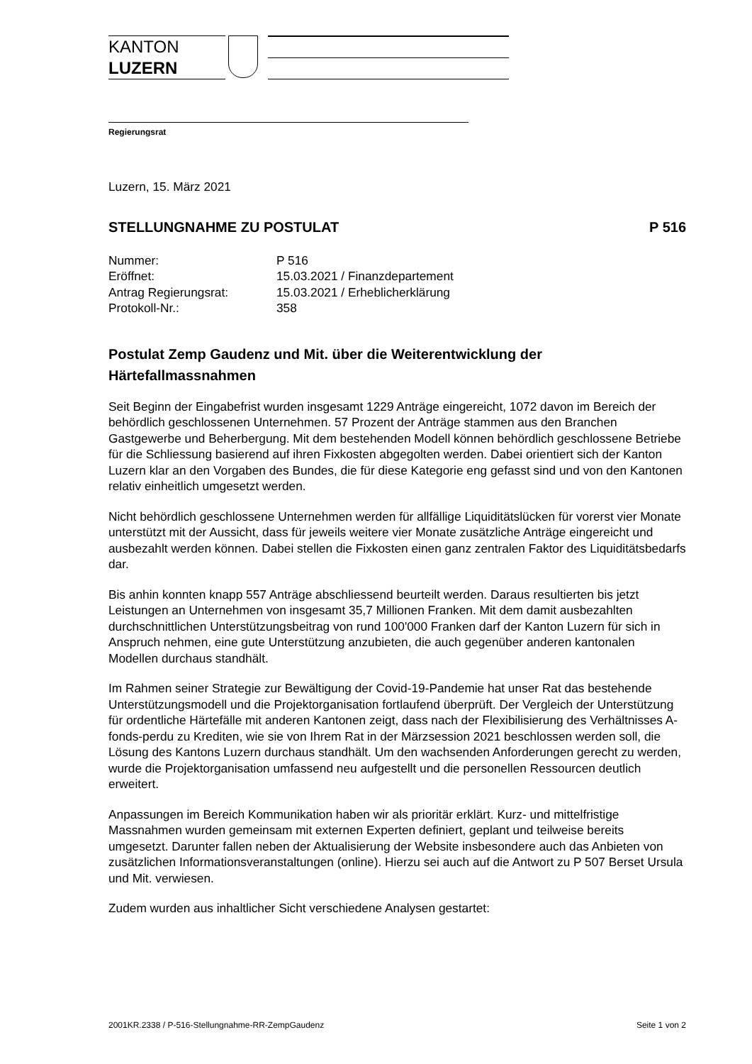KANTON
LUZERN
Regierungsrat
Luzern, 15. März 2021
STELLUNGNAHME ZU POSTULAT P 516
| Nummer: | P 516 |
| Eröffnet: | 15.03.2021 / Finanzdepartement |
| Antrag Regierungsrat: | 15.03.2021 / Erheblicherklärung |
| Protokoll-Nr.: | 358 |
Postulat Zemp Gaudenz und Mit. über die Weiterentwicklung der Härtefallmassnahmen
Seit Beginn der Eingabefrist wurden insgesamt 1229 Anträge eingereicht, 1072 davon im Bereich der behördlich geschlossenen Unternehmen. 57 Prozent der Anträge stammen aus den Branchen Gastgewerbe und Beherbergung. Mit dem bestehenden Modell können behördlich geschlossene Betriebe für die Schliessung basierend auf ihren Fixkosten abgegolten werden. Dabei orientiert sich der Kanton Luzern klar an den Vorgaben des Bundes, die für diese Kategorie eng gefasst sind und von den Kantonen relativ einheitlich umgesetzt werden.
Nicht behördlich geschlossene Unternehmen werden für allfällige Liquiditätslücken für vorerst vier Monate unterstützt mit der Aussicht, dass für jeweils weitere vier Monate zusätzliche Anträge eingereicht und ausbezahlt werden können. Dabei stellen die Fixkosten einen ganz zentralen Faktor des Liquiditätsbedarfs dar.
Bis anhin konnten knapp 557 Anträge abschliessend beurteilt werden. Daraus resultierten bis jetzt Leistungen an Unternehmen von insgesamt 35,7 Millionen Franken. Mit dem damit ausbezahlten durchschnittlichen Unterstützungsbeitrag von rund 100'000 Franken darf der Kanton Luzern für sich in Anspruch nehmen, eine gute Unterstützung anzubieten, die auch gegenüber anderen kantonalen Modellen durchaus standhält.
Im Rahmen seiner Strategie zur Bewältigung der Covid-19-Pandemie hat unser Rat das bestehende Unterstützungsmodell und die Projektorganisation fortlaufend überprüft. Der Vergleich der Unterstützung für ordentliche Härtefälle mit anderen Kantonen zeigt, dass nach der Flexibilisierung des Verhältnisses A-fonds-perdu zu Krediten, wie sie von Ihrem Rat in der Märzsession 2021 beschlossen werden soll, die Lösung des Kantons Luzern durchaus standhält. Um den wachsenden Anforderungen gerecht zu werden, wurde die Projektorganisation umfassend neu aufgestellt und die personellen Ressourcen deutlich erweitert.
Anpassungen im Bereich Kommunikation haben wir als prioritär erklärt. Kurz- und mittelfristige Massnahmen wurden gemeinsam mit externen Experten definiert, geplant und teilweise bereits umgesetzt. Darunter fallen neben der Aktualisierung der Website insbesondere auch das Anbieten von zusätzlichen Informationsveranstaltungen (online). Hierzu sei auch auf die Antwort zu P 507 Berset Ursula und Mit. verwiesen.
Zudem wurden aus inhaltlicher Sicht verschiedene Analysen gestartet:
2001KR.2338 / P-516-Stellungnahme-RR-ZempGaudenz Seite 1 von 2